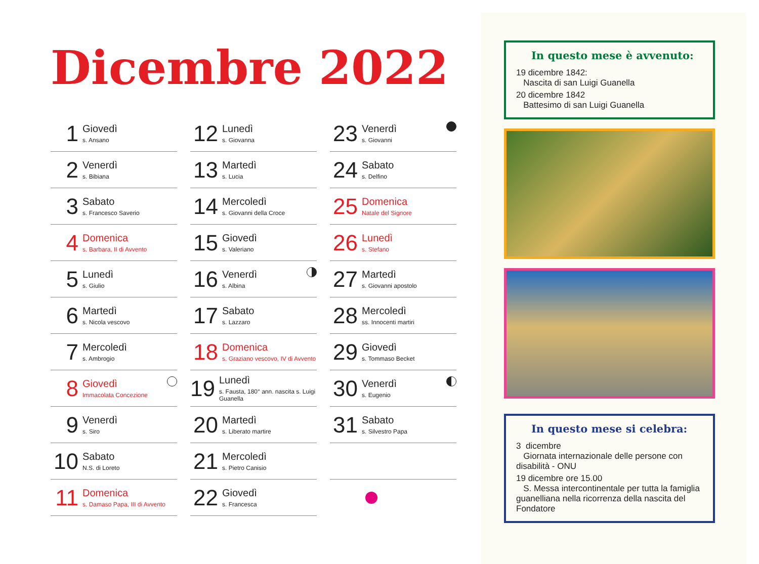Dicembre 2022
1
Giovedì
s. Ansano
2
Venerdì
s. Bibiana
3
Sabato
s. Francesco Saverio
4
Domenica
s. Barbara, II di Avvento
5
Lunedì
s. Giulio
6
Martedì
s. Nicola vescovo
7
Mercoledì
s. Ambrogio
8
Giovedì
Immacolata Concezione
9
Venerdì
s. Siro
10
Sabato
N.S. di Loreto
11
Domenica
s. Damaso Papa, III di Avvento
12
Lunedì
s. Giovanna
13
Martedì
s. Lucia
14
Mercoledì
s. Giovanni della Croce
15
Giovedì
s. Valeriano
16
Venerdì
s. Albina
17
Sabato
s. Lazzaro
18
Domenica
s. Graziano vescovo, IV di Avvento
19
Lunedì
s. Fausta, 180° ann. nascita s. Luigi Guanella
20
Martedì
s. Liberato martire
21
Mercoledì
s. Pietro Canisio
22
Giovedì
s. Francesca
23
Venerdì
s. Giovanni
24
Sabato
s. Delfino
25
Domenica
Natale del Signore
26
Lunedì
s. Stefano
27
Martedì
s. Giovanni apostolo
28
Mercoledì
ss. Innocenti martiri
29
Giovedì
s. Tommaso Becket
30
Venerdì
s. Eugenio
31
Sabato
s. Silvestro Papa
In questo mese è avvenuto:
19 dicembre 1842:
Nascita di san Luigi Guanella
20 dicembre 1842
Battesimo di san Luigi Guanella
In questo mese si celebra:
3 dicembre
Giornata internazionale delle persone con disabilità - ONU
19 dicembre ore 15.00
S. Messa intercontinentale per tutta la famiglia guanelliana nella ricorrenza della nascita del Fondatore